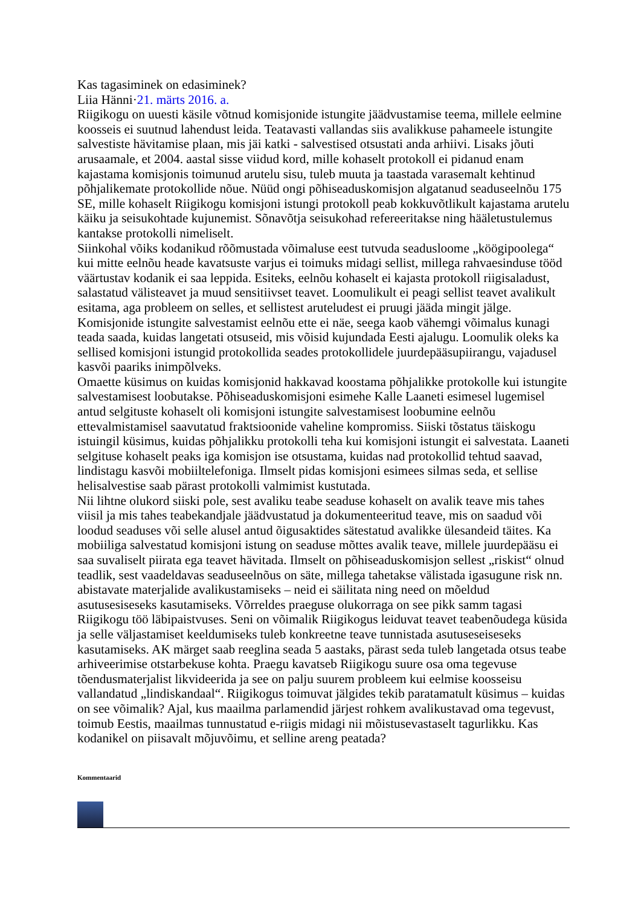Kas tagasiminek on edasiminek?
Liia Hänni·21. märts 2016. a.
Riigikogu on uuesti käsile võtnud komisjonide istungite jäädvustamise teema, millele eelmine koosseis ei suutnud lahendust leida. Teatavasti vallandas siis avalikkuse pahameele istungite salvestiste hävitamise plaan, mis jäi katki - salvestised otsustati anda arhiivi. Lisaks jõuti arusaamale, et 2004. aastal sisse viidud kord, mille kohaselt protokoll ei pidanud enam kajastama komisjonis toimunud arutelu sisu, tuleb muuta ja taastada varasemalt kehtinud põhjalikemate protokollide nõue. Nüüd ongi põhiseaduskomisjon algatanud seaduseelnõu 175 SE, mille kohaselt Riigikogu komisjoni istungi protokoll peab kokkuvõtlikult kajastama arutelu käiku ja seisukohtade kujunemist. Sõnavõtja seisukohad refereeritakse ning hääletustulemus kantakse protokolli nimeliselt.
Siinkohal võiks kodanikud rõõmustada võimaluse eest tutvuda seadusloome „köögipoolega“ kui mitte eelnõu heade kavatsuste varjus ei toimuks midagi sellist, millega rahvaesinduse tööd väärtustav kodanik ei saa leppida. Esiteks, eelnõu kohaselt ei kajasta protokoll riigisaladust, salastatud välisteavet ja muud sensitiivset teavet. Loomulikult ei peagi sellist teavet avalikult esitama, aga probleem on selles, et sellistest aruteludest ei pruugi jääda mingit jälge. Komisjonide istungite salvestamist eelnõu ette ei näe, seega kaob vähemgi võimalus kunagi teada saada, kuidas langetati otsuseid, mis võisid kujundada Eesti ajalugu. Loomulik oleks ka sellised komisjoni istungid protokollida seades protokollidele juurdepääsupiirangu, vajadusel kasvõi paariks inimpõlveks.
Omaette küsimus on kuidas komisjonid hakkavad koostama põhjalikke protokolle kui istungite salvestamisest loobutakse. Põhiseaduskomisjoni esimehe Kalle Laaneti esimesel lugemisel antud selgituste kohaselt oli komisjoni istungite salvestamisest loobumine eelnõu ettevalmistamisel saavutatud fraktsioonide vaheline kompromiss. Siiski tõstatus täiskogu istuingil küsimus, kuidas põhjalikku protokolli teha kui komisjoni istungit ei salvestata. Laaneti selgituse kohaselt peaks iga komisjon ise otsustama, kuidas nad protokollid tehtud saavad, lindistagu kasvõi mobiiltelefoniga. Ilmselt pidas komisjoni esimees silmas seda, et sellise helisalvestise saab pärast protokolli valmimist kustutada.
Nii lihtne olukord siiski pole, sest avaliku teabe seaduse kohaselt on avalik teave mis tahes viisil ja mis tahes teabekandjale jäädvustatud ja dokumenteeritud teave, mis on saadud või loodud seaduses või selle alusel antud õigusaktides sätestatud avalikke ülesandeid täites. Ka mobiiliga salvestatud komisjoni istung on seaduse mõttes avalik teave, millele juurdepääsu ei saa suvaliselt piirata ega teavet hävitada. Ilmselt on põhiseaduskomisjon sellest „riskist“ olnud teadlik, sest vaadeldavas seaduseelnõus on säte, millega tahetakse välistada igasugune risk nn. abistavate materjalide avalikustamiseks – neid ei säilitata ning need on mõeldud asutusesiseseks kasutamiseks. Võrreldes praeguse olukorraga on see pikk samm tagasi Riigikogu töö läbipaistvuses. Seni on võimalik Riigikogus leiduvat teavet teabenõudega küsida ja selle väljastamiset keeldumiseks tuleb konkreetne teave tunnistada asutuseseiseseks kasutamiseks. AK märget saab reeglina seada 5 aastaks, pärast seda tuleb langetada otsus teabe arhiveerimise otstarbekuse kohta. Praegu kavatseb Riigikogu suure osa oma tegevuse tõendusmaterjalist likvideerida ja see on palju suurem probleem kui eelmise koosseisu vallandatud „lindiskandaal“. Riigikogus toimuvat jälgides tekib paratamatult küsimus – kuidas on see võimalik? Ajal, kus maailma parlamendid järjest rohkem avalikustavad oma tegevust, toimub Eestis, maailmas tunnustatud e-riigis midagi nii mõistusevastaselt tagurlikku. Kas kodanikel on piisavalt mõjuvõimu, et selline areng peatada?
Kommentaarid